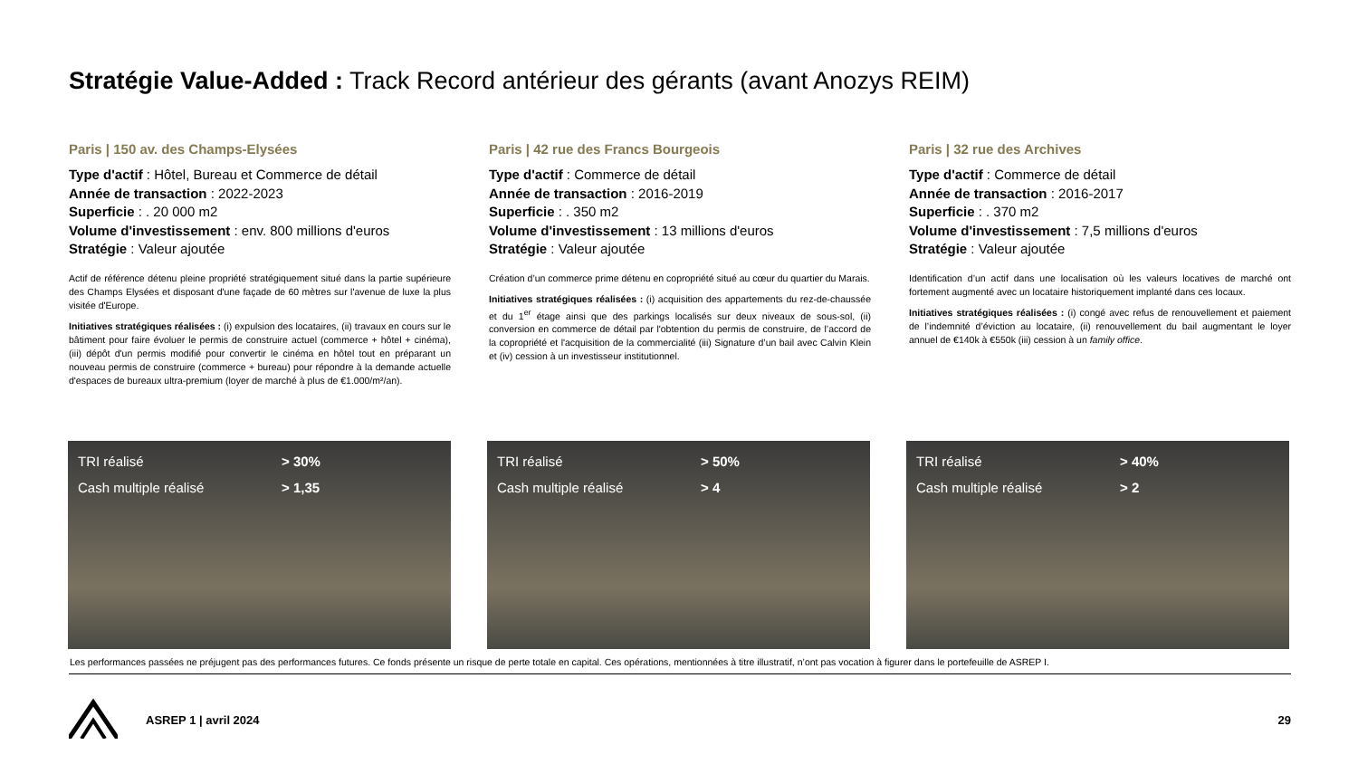Stratégie Value-Added : Track Record antérieur des gérants (avant Anozys REIM)
Paris | 150 av. des Champs-Elysées
Type d'actif : Hôtel, Bureau et Commerce de détail
Année de transaction : 2022-2023
Superficie : . 20 000 m2
Volume d'investissement : env. 800 millions d'euros
Stratégie : Valeur ajoutée
Actif de référence détenu pleine propriété stratégiquement situé dans la partie supérieure des Champs Elysées et disposant d'une façade de 60 mètres sur l'avenue de luxe la plus visitée d'Europe.
Initiatives stratégiques réalisées : (i) expulsion des locataires, (ii) travaux en cours sur le bâtiment pour faire évoluer le permis de construire actuel (commerce + hôtel + cinéma), (iii) dépôt d'un permis modifié pour convertir le cinéma en hôtel tout en préparant un nouveau permis de construire (commerce + bureau) pour répondre à la demande actuelle d'espaces de bureaux ultra-premium (loyer de marché à plus de €1.000/m²/an).
Paris | 42 rue des Francs Bourgeois
Type d'actif : Commerce de détail
Année de transaction : 2016-2019
Superficie : . 350 m2
Volume d'investissement : 13 millions d'euros
Stratégie : Valeur ajoutée
Création d’un commerce prime détenu en copropriété situé au cœur du quartier du Marais.
Initiatives stratégiques réalisées : (i) acquisition des appartements du rez-de-chaussée et du 1<sup>er</sup> étage ainsi que des parkings localisés sur deux niveaux de sous-sol, (ii) conversion en commerce de détail par l'obtention du permis de construire, de l’accord de la copropriété et l'acquisition de la commercialité (iii) Signature d’un bail avec Calvin Klein et (iv) cession à un investisseur institutionnel.
Paris | 32 rue des Archives
Type d'actif : Commerce de détail
Année de transaction : 2016-2017
Superficie : . 370 m2
Volume d'investissement : 7,5 millions d'euros
Stratégie : Valeur ajoutée
Identification d’un actif dans une localisation où les valeurs locatives de marché ont fortement augmenté avec un locataire historiquement implanté dans ces locaux.
Initiatives stratégiques réalisées : (i) congé avec refus de renouvellement et paiement de l’indemnité d’éviction au locataire, (ii) renouvellement du bail augmentant le loyer annuel de €140k à €550k (iii) cession à un family office.
TRI réalisé > 30%
Cash multiple réalisé > 1,35
TRI réalisé > 50%
Cash multiple réalisé > 4
TRI réalisé > 40%
Cash multiple réalisé > 2
Les performances passées ne préjugent pas des performances futures. Ce fonds présente un risque de perte totale en capital. Ces opérations, mentionnées à titre illustratif, n’ont pas vocation à figurer dans le portefeuille de ASREP I.
ASREP 1 | avril 2024 29